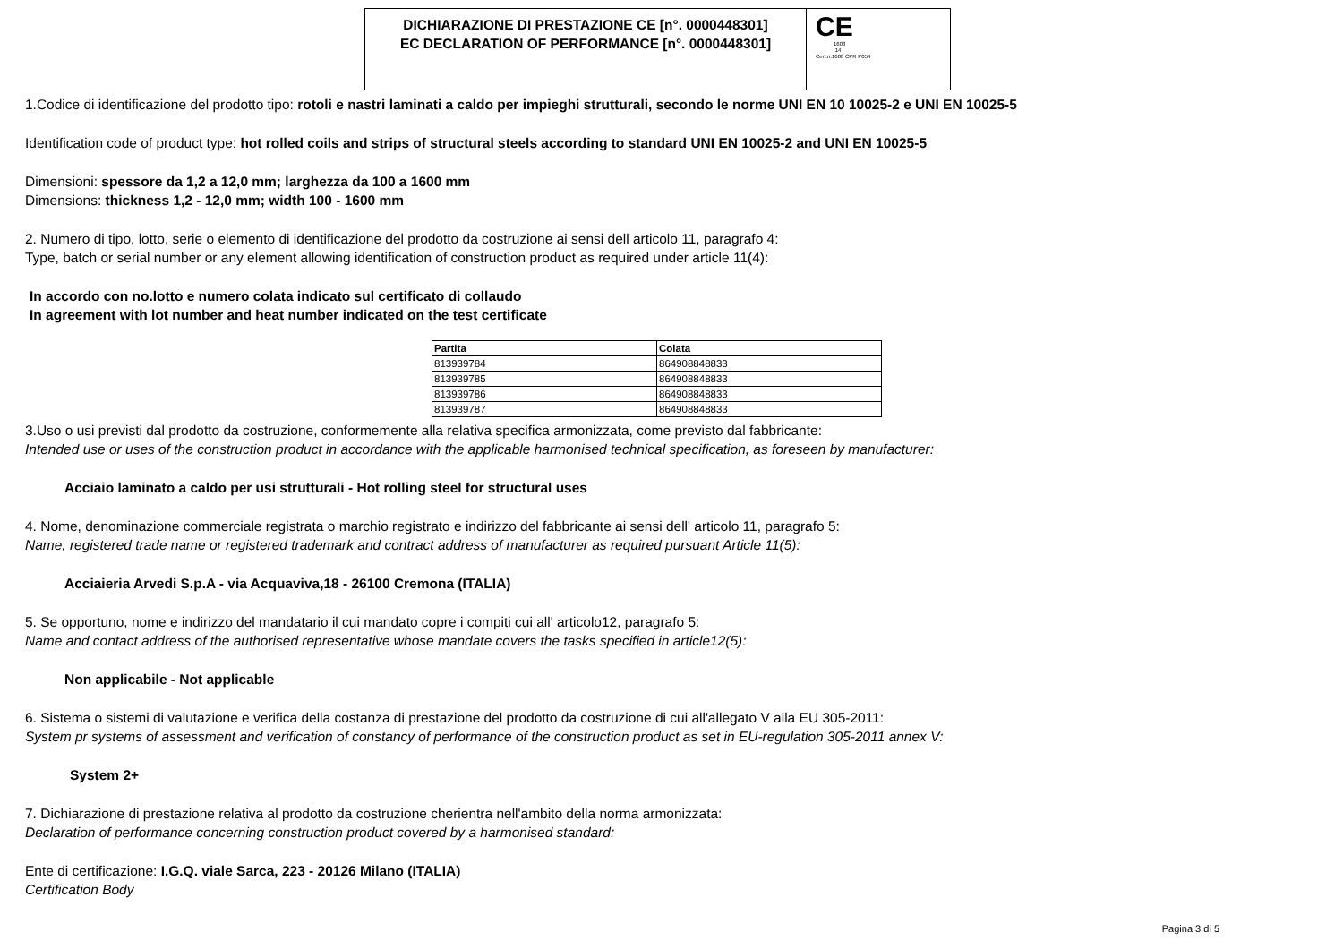DICHIARAZIONE DI PRESTAZIONE CE [n°. 0000448301]
EC DECLARATION OF PERFORMANCE [n°. 0000448301]
CE
1608
14
Cert.n.1608 CPR P054
1.Codice di identificazione del prodotto tipo: rotoli e nastri laminati a caldo per impieghi strutturali, secondo le norme UNI EN 10 10025-2 e UNI EN 10025-5
Identification code of product type: hot rolled coils and strips of structural steels according to standard UNI EN 10025-2 and UNI EN 10025-5
Dimensioni: spessore da 1,2 a 12,0 mm; larghezza da 100 a 1600 mm
Dimensions: thickness 1,2 - 12,0 mm; width 100 - 1600 mm
2. Numero di tipo, lotto, serie o elemento di identificazione del prodotto da costruzione ai sensi dell articolo 11, paragrafo 4:
Type, batch or serial number or any element allowing identification of construction product as required under article 11(4):
In accordo con no.lotto e numero colata indicato sul certificato di collaudo
In agreement with lot number and heat number indicated on the test certificate
| Partita | Colata |
| --- | --- |
| 813939784 | 864908848833 |
| 813939785 | 864908848833 |
| 813939786 | 864908848833 |
| 813939787 | 864908848833 |
3.Uso o usi previsti dal prodotto da costruzione, conformemente alla relativa specifica armonizzata, come previsto dal fabbricante:
Intended use or uses of the construction product in accordance with the applicable harmonised technical specification, as foreseen by manufacturer:
Acciaio laminato a caldo per usi strutturali - Hot rolling steel for structural uses
4. Nome, denominazione commerciale registrata o marchio registrato e indirizzo del fabbricante ai sensi dell' articolo 11, paragrafo 5:
Name, registered trade name or registered trademark and contract address of manufacturer as required pursuant Article 11(5):
Acciaieria Arvedi S.p.A - via Acquaviva,18 - 26100 Cremona (ITALIA)
5. Se opportuno, nome e indirizzo del mandatario il cui mandato copre i compiti cui all' articolo12, paragrafo 5:
Name and contact address of the authorised representative whose mandate covers the tasks specified in article12(5):
Non applicabile - Not applicable
6. Sistema o sistemi di valutazione e verifica della costanza di prestazione del prodotto da costruzione di cui all'allegato V alla EU 305-2011:
System pr systems of assessment and verification of constancy of performance of the construction product as set in EU-regulation 305-2011 annex V:
System 2+
7. Dichiarazione di prestazione relativa al prodotto da costruzione cherientra nell'ambito della norma armonizzata:
Declaration of performance concerning construction product covered by a harmonised standard:
Ente di certificazione: I.G.Q. viale Sarca, 223 - 20126 Milano (ITALIA)
Certification Body
Pagina 3 di 5